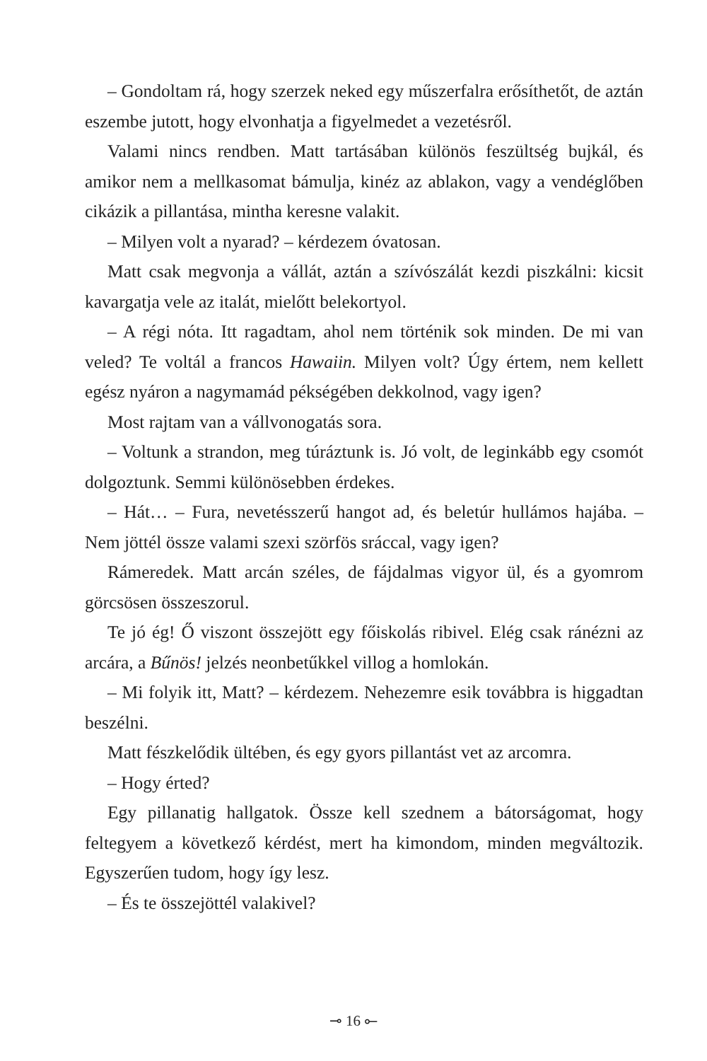– Gondoltam rá, hogy szerzek neked egy műszerfalra erősíthetőt, de aztán eszembe jutott, hogy elvonhatja a figyelmedet a vezetésről.
Valami nincs rendben. Matt tartásában különös feszültség bujkál, és amikor nem a mellkasomat bámulja, kinéz az ablakon, vagy a vendéglőben cikázik a pillantása, mintha keresne valakit.
– Milyen volt a nyarad? – kérdezem óvatosan.
Matt csak megvonja a vállát, aztán a szívószálát kezdi piszkálni: kicsit kavargatja vele az italát, mielőtt belekortyol.
– A régi nóta. Itt ragadtam, ahol nem történik sok minden. De mi van veled? Te voltál a francos Hawaiin. Milyen volt? Úgy értem, nem kellett egész nyáron a nagymamád pékségében dekkolnod, vagy igen?
Most rajtam van a vállvonogatás sora.
– Voltunk a strandon, meg túráztunk is. Jó volt, de leginkább egy csomót dolgoztunk. Semmi különösebben érdekes.
– Hát… – Fura, nevetésszerű hangot ad, és beletúr hullámos hajába. – Nem jöttél össze valami szexi szörfös sráccal, vagy igen?
Rámeredek. Matt arcán széles, de fájdalmas vigyor ül, és a gyomrom görcsösen összeszorul.
Te jó ég! Ő viszont összejött egy főiskolás ribivel. Elég csak ránézni az arcára, a Bűnös! jelzés neonbetűkkel villog a homlokán.
– Mi folyik itt, Matt? – kérdezem. Nehezemre esik továbbra is higgadtan beszélni.
Matt fészkelődik ültében, és egy gyors pillantást vet az arcomra.
– Hogy érted?
Egy pillanatig hallgatok. Össze kell szednem a bátorságomat, hogy feltegyem a következő kérdést, mert ha kimondom, minden megváltozik. Egyszerűen tudom, hogy így lesz.
– És te összejöttél valakivel?
⊸ 16 ⟜